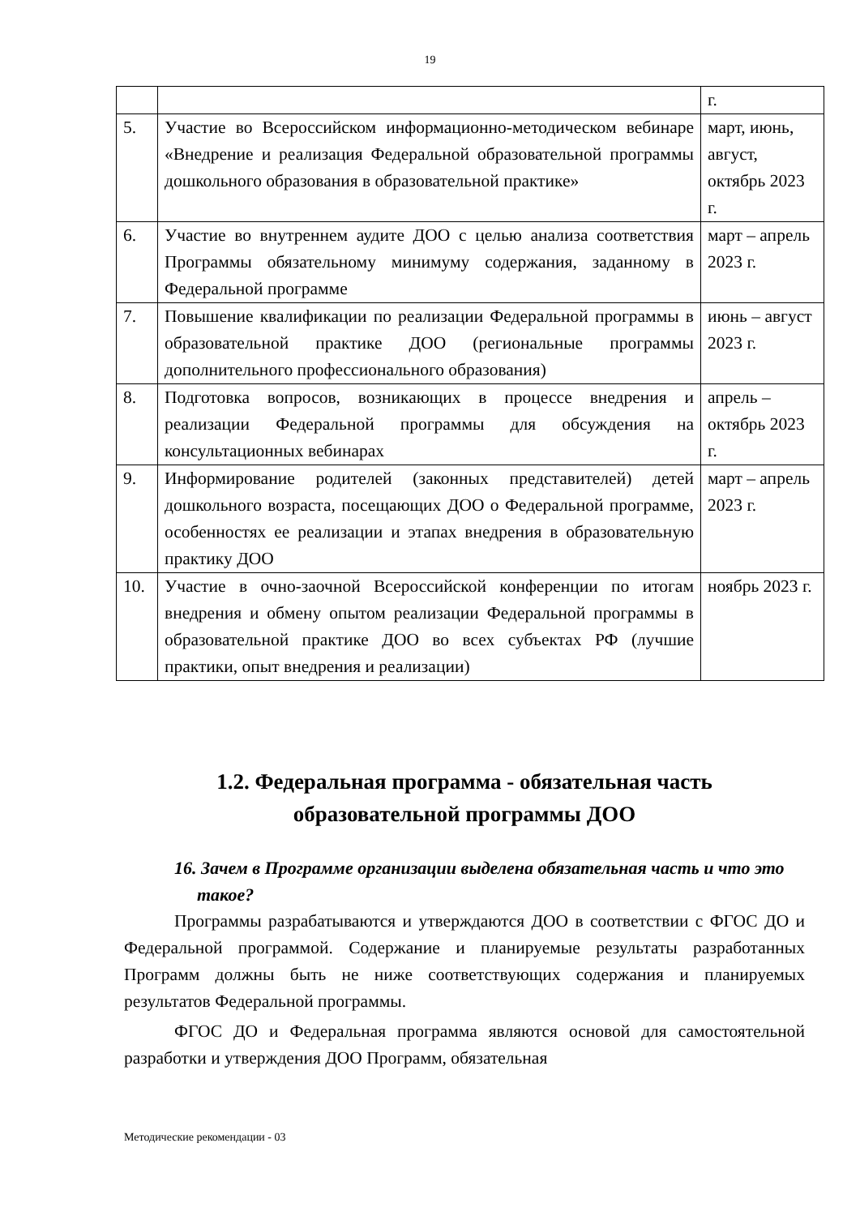19
| | | г. |
| 5. | Участие во Всероссийском информационно-методическом вебинаре «Внедрение и реализация Федеральной образовательной программы дошкольного образования в образовательной практике» | март, июнь, август, октябрь 2023 г. |
| 6. | Участие во внутреннем аудите ДОО с целью анализа соответствия Программы обязательному минимуму содержания, заданному в Федеральной программе | март – апрель 2023 г. |
| 7. | Повышение квалификации по реализации Федеральной программы в образовательной практике ДОО (региональные программы дополнительного профессионального образования) | июнь – август 2023 г. |
| 8. | Подготовка вопросов, возникающих в процессе внедрения и реализации Федеральной программы для обсуждения на консультационных вебинарах | апрель – октябрь 2023 г. |
| 9. | Информирование родителей (законных представителей) детей дошкольного возраста, посещающих ДОО о Федеральной программе, особенностях ее реализации и этапах внедрения в образовательную практику ДОО | март – апрель 2023 г. |
| 10. | Участие в очно-заочной Всероссийской конференции по итогам внедрения и обмену опытом реализации Федеральной программы в образовательной практике ДОО во всех субъектах РФ (лучшие практики, опыт внедрения и реализации) | ноябрь 2023 г. |
1.2. Федеральная программа - обязательная часть
образовательной программы ДОО
16. Зачем в Программе организации выделена обязательная часть и что это такое?
Программы разрабатываются и утверждаются ДОО в соответствии с ФГОС ДО и Федеральной программой. Содержание и планируемые результаты разработанных Программ должны быть не ниже соответствующих содержания и планируемых результатов Федеральной программы.
ФГОС ДО и Федеральная программа являются основой для самостоятельной разработки и утверждения ДОО Программ, обязательная
Методические рекомендации - 03